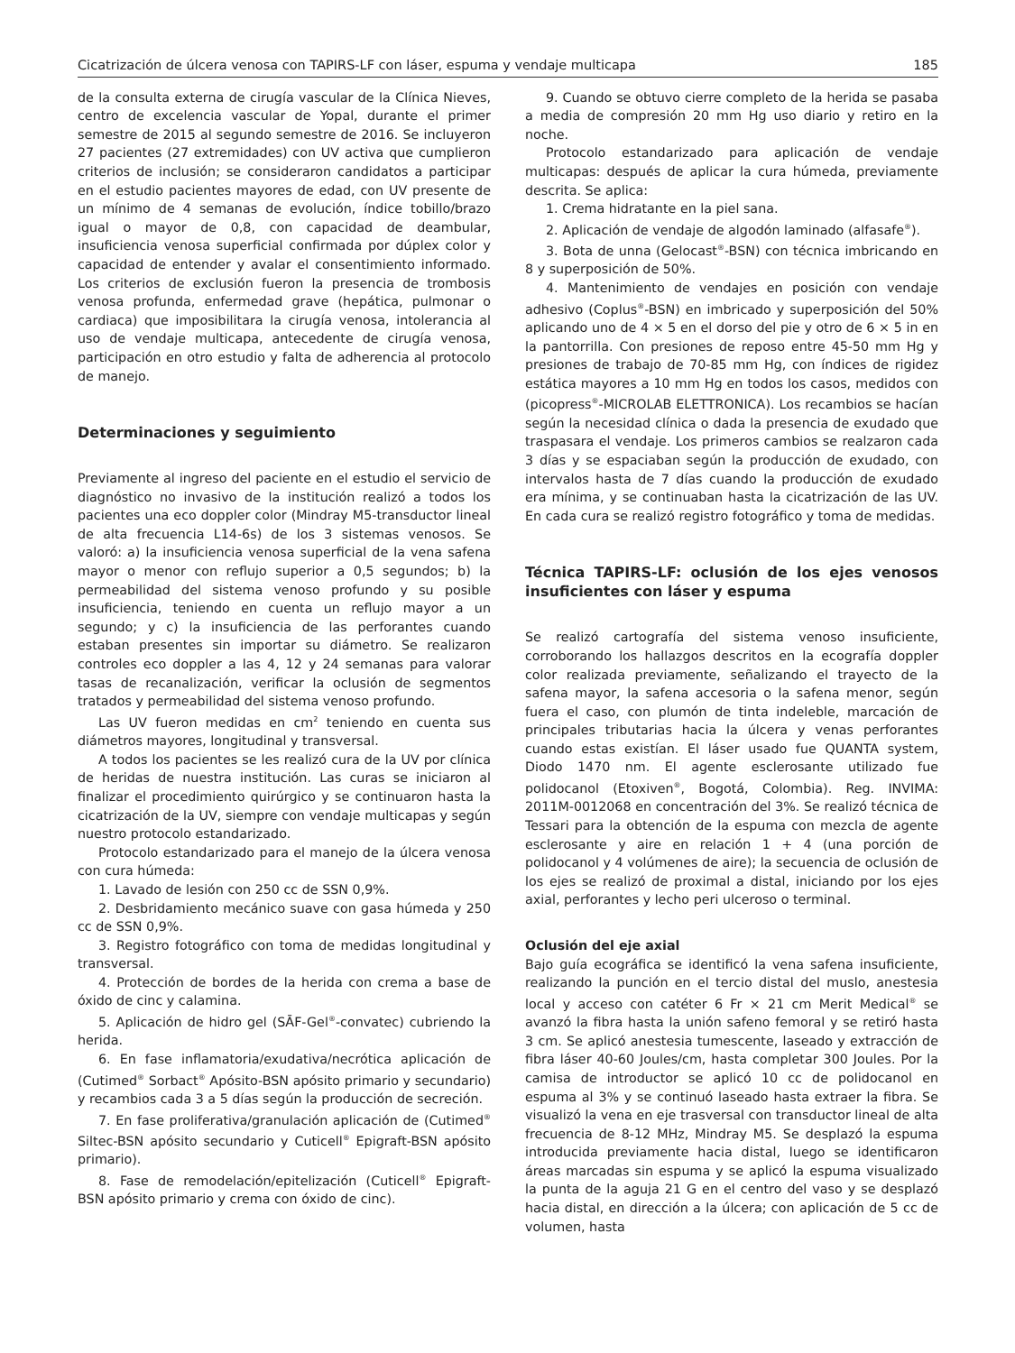Cicatrización de úlcera venosa con TAPIRS-LF con láser, espuma y vendaje multicapa 185
de la consulta externa de cirugía vascular de la Clínica Nieves, centro de excelencia vascular de Yopal, durante el primer semestre de 2015 al segundo semestre de 2016. Se incluyeron 27 pacientes (27 extremidades) con UV activa que cumplieron criterios de inclusión; se consideraron candidatos a participar en el estudio pacientes mayores de edad, con UV presente de un mínimo de 4 semanas de evolución, índice tobillo/brazo igual o mayor de 0,8, con capacidad de deambular, insuficiencia venosa superficial confirmada por dúplex color y capacidad de entender y avalar el consentimiento informado. Los criterios de exclusión fueron la presencia de trombosis venosa profunda, enfermedad grave (hepática, pulmonar o cardiaca) que imposibilitara la cirugía venosa, intolerancia al uso de vendaje multicapa, antecedente de cirugía venosa, participación en otro estudio y falta de adherencia al protocolo de manejo.
Determinaciones y seguimiento
Previamente al ingreso del paciente en el estudio el servicio de diagnóstico no invasivo de la institución realizó a todos los pacientes una eco doppler color (Mindray M5-transductor lineal de alta frecuencia L14-6s) de los 3 sistemas venosos. Se valoró: a) la insuficiencia venosa superficial de la vena safena mayor o menor con reflujo superior a 0,5 segundos; b) la permeabilidad del sistema venoso profundo y su posible insuficiencia, teniendo en cuenta un reflujo mayor a un segundo; y c) la insuficiencia de las perforantes cuando estaban presentes sin importar su diámetro. Se realizaron controles eco doppler a las 4, 12 y 24 semanas para valorar tasas de recanalización, verificar la oclusión de segmentos tratados y permeabilidad del sistema venoso profundo.
Las UV fueron medidas en cm<sup>2</sup> teniendo en cuenta sus diámetros mayores, longitudinal y transversal.
A todos los pacientes se les realizó cura de la UV por clínica de heridas de nuestra institución. Las curas se iniciaron al finalizar el procedimiento quirúrgico y se continuaron hasta la cicatrización de la UV, siempre con vendaje multicapas y según nuestro protocolo estandarizado.
Protocolo estandarizado para el manejo de la úlcera venosa con cura húmeda:
1. Lavado de lesión con 250 cc de SSN 0,9%.
2. Desbridamiento mecánico suave con gasa húmeda y 250 cc de SSN 0,9%.
3. Registro fotográfico con toma de medidas longitudinal y transversal.
4. Protección de bordes de la herida con crema a base de óxido de cinc y calamina.
5. Aplicación de hidro gel (SĀF-Gel<sup>®</sup>-convatec) cubriendo la herida.
6. En fase inflamatoria/exudativa/necrótica aplicación de (Cutimed<sup>®</sup> Sorbact<sup>®</sup> Apósito-BSN apósito primario y secundario) y recambios cada 3 a 5 días según la producción de secreción.
7. En fase proliferativa/granulación aplicación de (Cutimed<sup>®</sup> Siltec-BSN apósito secundario y Cuticell<sup>®</sup> Epigraft-BSN apósito primario).
8. Fase de remodelación/epitelización (Cuticell<sup>®</sup> Epigraft-BSN apósito primario y crema con óxido de cinc).
9. Cuando se obtuvo cierre completo de la herida se pasaba a media de compresión 20 mm Hg uso diario y retiro en la noche.
Protocolo estandarizado para aplicación de vendaje multicapas: después de aplicar la cura húmeda, previamente descrita. Se aplica:
1. Crema hidratante en la piel sana.
2. Aplicación de vendaje de algodón laminado (alfasafe<sup>®</sup>).
3. Bota de unna (Gelocast<sup>®</sup>-BSN) con técnica imbricando en 8 y superposición de 50%.
4. Mantenimiento de vendajes en posición con vendaje adhesivo (Coplus<sup>®</sup>-BSN) en imbricado y superposición del 50% aplicando uno de 4 × 5 en el dorso del pie y otro de 6 × 5 in en la pantorrilla. Con presiones de reposo entre 45-50 mm Hg y presiones de trabajo de 70-85 mm Hg, con índices de rigidez estática mayores a 10 mm Hg en todos los casos, medidos con (picopress<sup>®</sup>-MICROLAB ELETTRONICA). Los recambios se hacían según la necesidad clínica o dada la presencia de exudado que traspasara el vendaje. Los primeros cambios se realzaron cada 3 días y se espaciaban según la producción de exudado, con intervalos hasta de 7 días cuando la producción de exudado era mínima, y se continuaban hasta la cicatrización de las UV. En cada cura se realizó registro fotográfico y toma de medidas.
Técnica TAPIRS-LF: oclusión de los ejes venosos insuficientes con láser y espuma
Se realizó cartografía del sistema venoso insuficiente, corroborando los hallazgos descritos en la ecografía doppler color realizada previamente, señalizando el trayecto de la safena mayor, la safena accesoria o la safena menor, según fuera el caso, con plumón de tinta indeleble, marcación de principales tributarias hacia la úlcera y venas perforantes cuando estas existían. El láser usado fue QUANTA system, Diodo 1470 nm. El agente esclerosante utilizado fue polidocanol (Etoxiven<sup>®</sup>, Bogotá, Colombia). Reg. INVIMA: 2011M-0012068 en concentración del 3%. Se realizó técnica de Tessari para la obtención de la espuma con mezcla de agente esclerosante y aire en relación 1 + 4 (una porción de polidocanol y 4 volúmenes de aire); la secuencia de oclusión de los ejes se realizó de proximal a distal, iniciando por los ejes axial, perforantes y lecho peri ulceroso o terminal.
Oclusión del eje axial
Bajo guía ecográfica se identificó la vena safena insuficiente, realizando la punción en el tercio distal del muslo, anestesia local y acceso con catéter 6 Fr × 21 cm Merit Medical<sup>®</sup> se avanzó la fibra hasta la unión safeno femoral y se retiró hasta 3 cm. Se aplicó anestesia tumescente, laseado y extracción de fibra láser 40-60 Joules/cm, hasta completar 300 Joules. Por la camisa de introductor se aplicó 10 cc de polidocanol en espuma al 3% y se continuó laseado hasta extraer la fibra. Se visualizó la vena en eje trasversal con transductor lineal de alta frecuencia de 8-12 MHz, Mindray M5. Se desplazó la espuma introducida previamente hacia distal, luego se identificaron áreas marcadas sin espuma y se aplicó la espuma visualizado la punta de la aguja 21 G en el centro del vaso y se desplazó hacia distal, en dirección a la úlcera; con aplicación de 5 cc de volumen, hasta